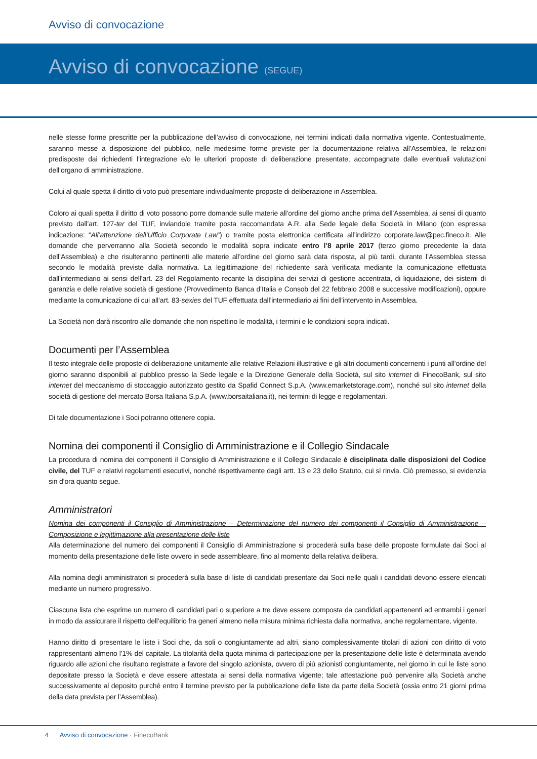Avviso di convocazione
Avviso di convocazione (SEGUE)
nelle stesse forme prescritte per la pubblicazione dell’avviso di convocazione, nei termini indicati dalla normativa vigente. Contestualmente, saranno messe a disposizione del pubblico, nelle medesime forme previste per la documentazione relativa all’Assemblea, le relazioni predisposte dai richiedenti l’integrazione e/o le ulteriori proposte di deliberazione presentate, accompagnate dalle eventuali valutazioni dell’organo di amministrazione.
Colui al quale spetta il diritto di voto può presentare individualmente proposte di deliberazione in Assemblea.
Coloro ai quali spetta il diritto di voto possono porre domande sulle materie all’ordine del giorno anche prima dell’Assemblea, ai sensi di quanto previsto dall’art. 127-ter del TUF, inviandole tramite posta raccomandata A.R. alla Sede legale della Società in Milano (con espressa indicazione: “All’attenzione dell’Ufficio Corporate Law”) o tramite posta elettronica certificata all’indirizzo corporate.law@pec.fineco.it. Alle domande che perverranno alla Società secondo le modalità sopra indicate entro l’8 aprile 2017 (terzo giorno precedente la data dell’Assemblea) e che risulteranno pertinenti alle materie all’ordine del giorno sarà data risposta, al più tardi, durante l’Assemblea stessa secondo le modalità previste dalla normativa. La legittimazione del richiedente sarà verificata mediante la comunicazione effettuata dall’intermediario ai sensi dell’art. 23 del Regolamento recante la disciplina dei servizi di gestione accentrata, di liquidazione, dei sistemi di garanzia e delle relative società di gestione (Provvedimento Banca d’Italia e Consob del 22 febbraio 2008 e successive modificazioni), oppure mediante la comunicazione di cui all’art. 83-sexies del TUF effettuata dall’intermediario ai fini dell’intervento in Assemblea.
La Società non darà riscontro alle domande che non rispettino le modalità, i termini e le condizioni sopra indicati.
Documenti per l’Assemblea
Il testo integrale delle proposte di deliberazione unitamente alle relative Relazioni illustrative e gli altri documenti concernenti i punti all’ordine del giorno saranno disponibili al pubblico presso la Sede legale e la Direzione Generale della Società, sul sito internet di FinecoBank, sul sito internet del meccanismo di stoccaggio autorizzato gestito da Spafid Connect S.p.A. (www.emarketstorage.com), nonché sul sito internet della società di gestione del mercato Borsa Italiana S.p.A. (www.borsaitaliana.it), nei termini di legge e regolamentari.
Di tale documentazione i Soci potranno ottenere copia.
Nomina dei componenti il Consiglio di Amministrazione e il Collegio Sindacale
La procedura di nomina dei componenti il Consiglio di Amministrazione e il Collegio Sindacale è disciplinata dalle disposizioni del Codice civile, del TUF e relativi regolamenti esecutivi, nonché rispettivamente dagli artt. 13 e 23 dello Statuto, cui si rinvia. Ciò premesso, si evidenzia sin d’ora quanto segue.
Amministratori
Nomina dei componenti il Consiglio di Amministrazione – Determinazione del numero dei componenti il Consiglio di Amministrazione – Composizione e legittimazione alla presentazione delle liste
Alla determinazione del numero dei componenti il Consiglio di Amministrazione si procederà sulla base delle proposte formulate dai Soci al momento della presentazione delle liste ovvero in sede assembleare, fino al momento della relativa delibera.
Alla nomina degli amministratori si procederà sulla base di liste di candidati presentate dai Soci nelle quali i candidati devono essere elencati mediante un numero progressivo.
Ciascuna lista che esprime un numero di candidati pari o superiore a tre deve essere composta da candidati appartenenti ad entrambi i generi in modo da assicurare il rispetto dell’equilibrio fra generi almeno nella misura minima richiesta dalla normativa, anche regolamentare, vigente.
Hanno diritto di presentare le liste i Soci che, da soli o congiuntamente ad altri, siano complessivamente titolari di azioni con diritto di voto rappresentanti almeno l’1% del capitale. La titolarità della quota minima di partecipazione per la presentazione delle liste è determinata avendo riguardo alle azioni che risultano registrate a favore del singolo azionista, ovvero di più azionisti congiuntamente, nel giorno in cui le liste sono depositate presso la Società e deve essere attestata ai sensi della normativa vigente; tale attestazione può pervenire alla Società anche successivamente al deposito purché entro il termine previsto per la pubblicazione delle liste da parte della Società (ossia entro 21 giorni prima della data prevista per l’Assemblea).
4 Avviso di convocazione · FinecoBank